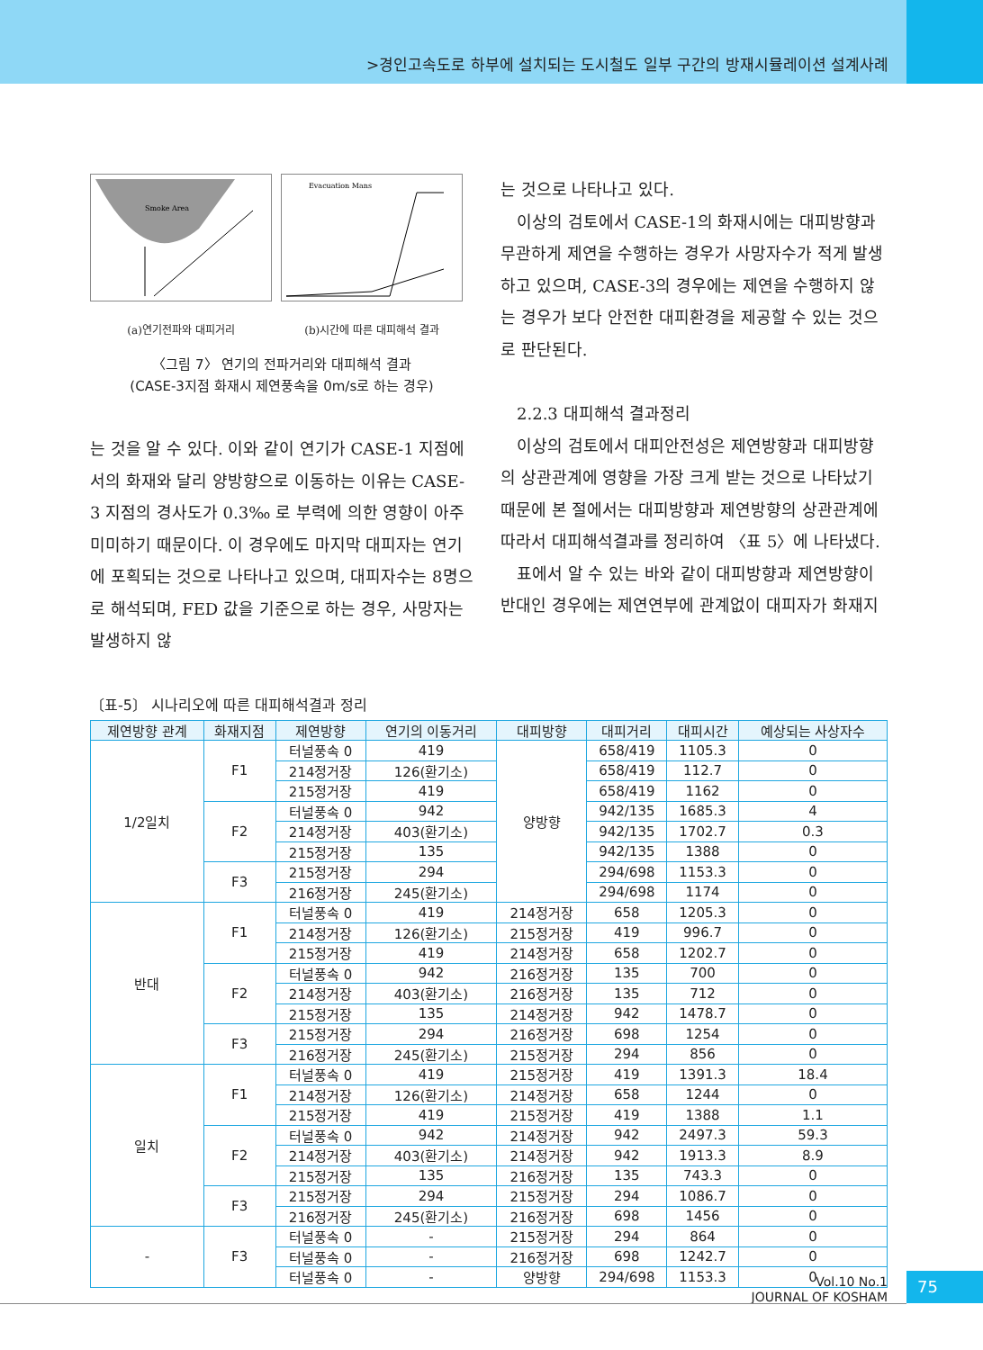>경인고속도로 하부에 설치되는 도시철도 일부 구간의 방재시뮬레이션 설계사례
Smoke Area
(a)연기전파와 대피거리
Evacuation Mans
(b)시간에 따른 대피해석 결과
〈그림 7〉 연기의 전파거리와 대피해석 결과
(CASE-3지점 화재시 제연풍속을 0m/s로 하는 경우)
는 것을 알 수 있다. 이와 같이 연기가 CASE-1 지점에서의 화재와 달리 양방향으로 이동하는 이유는 CASE-3 지점의 경사도가 0.3‰ 로 부력에 의한 영향이 아주 미미하기 때문이다. 이 경우에도 마지막 대피자는 연기에 포획되는 것으로 나타나고 있으며, 대피자수는 8명으로 해석되며, FED 값을 기준으로 하는 경우, 사망자는 발생하지 않
는 것으로 나타나고 있다.
이상의 검토에서 CASE-1의 화재시에는 대피방향과 무관하게 제연을 수행하는 경우가 사망자수가 적게 발생하고 있으며, CASE-3의 경우에는 제연을 수행하지 않는 경우가 보다 안전한 대피환경을 제공할 수 있는 것으로 판단된다.
2.2.3 대피해석 결과정리
이상의 검토에서 대피안전성은 제연방향과 대피방향의 상관관계에 영향을 가장 크게 받는 것으로 나타났기 때문에 본 절에서는 대피방향과 제연방향의 상관관계에 따라서 대피해석결과를 정리하여 〈표 5〉에 나타냈다.
표에서 알 수 있는 바와 같이 대피방향과 제연방향이 반대인 경우에는 제연연부에 관계없이 대피자가 화재지
〔표-5〕 시나리오에 따른 대피해석결과 정리
| 제연방향 관계 | 화재지점 | 제연방향 | 연기의 이동거리 | 대피방향 | 대피거리 | 대피시간 | 예상되는 사상자수 |
| --- | --- | --- | --- | --- | --- | --- | --- |
| 1/2일치 | F1 | 터널풍속 0 | 419 | 양방향 | 658/419 | 1105.3 | 0 |
| | | 214정거장 | 126(환기소) | | 658/419 | 112.7 | 0 |
| | | 215정거장 | 419 | | 658/419 | 1162 | 0 |
| | F2 | 터널풍속 0 | 942 | | 942/135 | 1685.3 | 4 |
| | | 214정거장 | 403(환기소) | | 942/135 | 1702.7 | 0.3 |
| | | 215정거장 | 135 | | 942/135 | 1388 | 0 |
| | F3 | 215정거장 | 294 | | 294/698 | 1153.3 | 0 |
| | | 216정거장 | 245(환기소) | | 294/698 | 1174 | 0 |
| 반대 | F1 | 터널풍속 0 | 419 | 214정거장 | 658 | 1205.3 | 0 |
| | | 214정거장 | 126(환기소) | 215정거장 | 419 | 996.7 | 0 |
| | | 215정거장 | 419 | 214정거장 | 658 | 1202.7 | 0 |
| | F2 | 터널풍속 0 | 942 | 216정거장 | 135 | 700 | 0 |
| | | 214정거장 | 403(환기소) | 216정거장 | 135 | 712 | 0 |
| | | 215정거장 | 135 | 214정거장 | 942 | 1478.7 | 0 |
| | F3 | 215정거장 | 294 | 216정거장 | 698 | 1254 | 0 |
| | | 216정거장 | 245(환기소) | 215정거장 | 294 | 856 | 0 |
| 일치 | F1 | 터널풍속 0 | 419 | 215정거장 | 419 | 1391.3 | 18.4 |
| | | 214정거장 | 126(환기소) | 214정거장 | 658 | 1244 | 0 |
| | | 215정거장 | 419 | 215정거장 | 419 | 1388 | 1.1 |
| | F2 | 터널풍속 0 | 942 | 214정거장 | 942 | 2497.3 | 59.3 |
| | | 214정거장 | 403(환기소) | 214정거장 | 942 | 1913.3 | 8.9 |
| | | 215정거장 | 135 | 216정거장 | 135 | 743.3 | 0 |
| | F3 | 215정거장 | 294 | 215정거장 | 294 | 1086.7 | 0 |
| | | 216정거장 | 245(환기소) | 216정거장 | 698 | 1456 | 0 |
| - | F3 | 터널풍속 0 | - | 215정거장 | 294 | 864 | 0 |
| | | 터널풍속 0 | - | 216정거장 | 698 | 1242.7 | 0 |
| | | 터널풍속 0 | - | 양방향 | 294/698 | 1153.3 | 0 |
Vol.10 No.1
JOURNAL OF KOSHAM
75